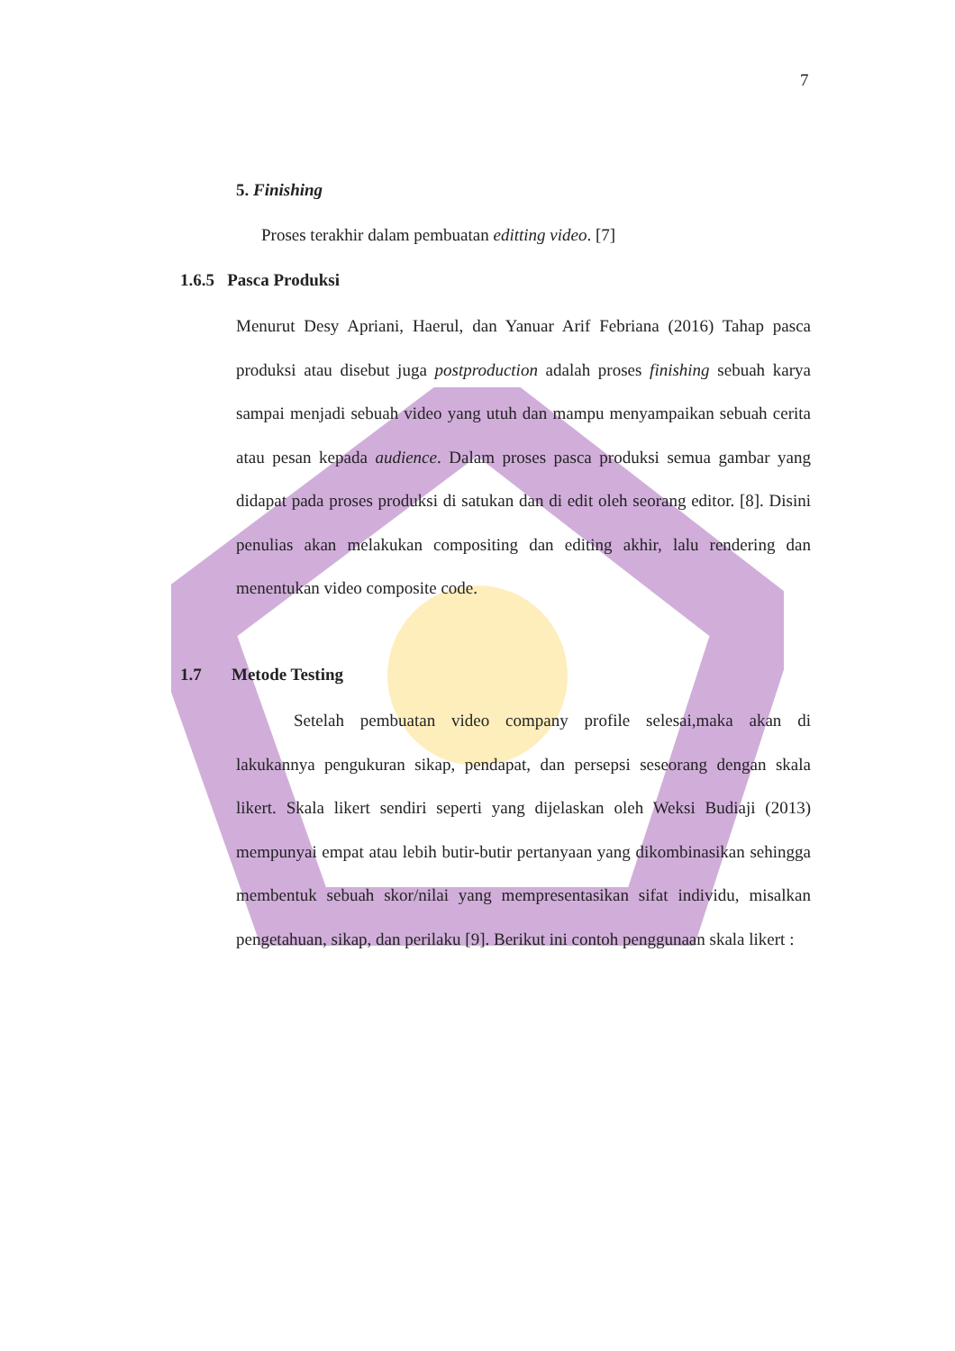7
5. Finishing
Proses terakhir dalam pembuatan editting video. [7]
1.6.5 Pasca Produksi
Menurut Desy Apriani, Haerul, dan Yanuar Arif Febriana (2016) Tahap pasca produksi atau disebut juga postproduction adalah proses finishing sebuah karya sampai menjadi sebuah video yang utuh dan mampu menyampaikan sebuah cerita atau pesan kepada audience. Dalam proses pasca produksi semua gambar yang didapat pada proses produksi di satukan dan di edit oleh seorang editor. [8]. Disini penulias akan melakukan compositing dan editing akhir, lalu rendering dan menentukan video composite code.
1.7 Metode Testing
Setelah pembuatan video company profile selesai,maka akan di lakukannya pengukuran sikap, pendapat, dan persepsi seseorang dengan skala likert. Skala likert sendiri seperti yang dijelaskan oleh Weksi Budiaji (2013) mempunyai empat atau lebih butir-butir pertanyaan yang dikombinasikan sehingga membentuk sebuah skor/nilai yang mempresentasikan sifat individu, misalkan pengetahuan, sikap, dan perilaku [9]. Berikut ini contoh penggunaan skala likert :